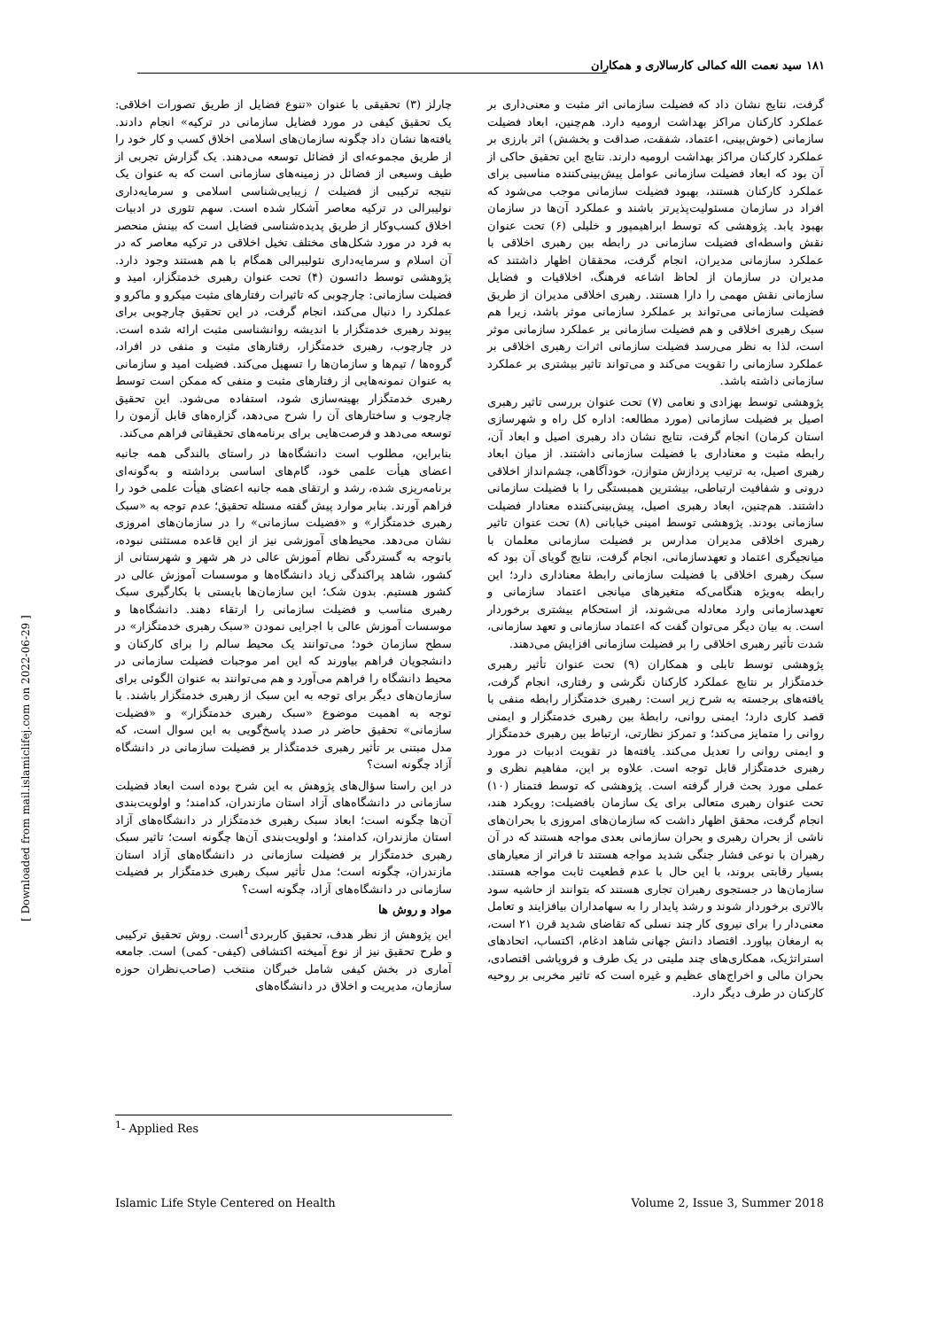۱۸۱ سید نعمت الله کمالی کارسالاری و همکاران
گرفت، نتایج نشان داد که فضیلت سازمانی اثر مثبت و معنی‌داری بر عملکرد کارکنان مراکز بهداشت ارومیه دارد. هم‌چنین، ابعاد فضیلت سازمانی (خوش‌بینی، اعتماد، شفقت، صداقت و بخشش) اثر بارزی بر عملکرد کارکنان مراکز بهداشت ارومیه دارند. نتایج این تحقیق حاکی از آن بود که ابعاد فضیلت سازمانی عوامل پیش‌بینی‌کننده مناسبی برای عملکرد کارکنان هستند، بهبود فضیلت سازمانی موجب می‌شود که افراد در سازمان مسئولیت‌پذیرتر باشند و عملکرد آن‌ها در سازمان بهبود یابد. پژوهشی که توسط ابراهیمپور و خلیلی (۶) تحت عنوان نقش واسطه‌ای فضیلت سازمانی در رابطه بین رهبری اخلاقی با عملکرد سازمانی مدیران، انجام گرفت، محققان اظهار داشتند که مدیران در سازمان از لحاظ اشاعه فرهنگ، اخلاقیات و فضایل سازمانی نقش مهمی را دارا هستند. رهبری اخلاقی مدیران از طریق فضیلت سازمانی می‌تواند بر عملکرد سازمانی موثر باشد، زیرا هم سبک رهبری اخلاقی و هم فضیلت سازمانی بر عملکرد سازمانی موثر است، لذا به نظر می‌رسد فضیلت سازمانی اثرات رهبری اخلاقی بر عملکرد سازمانی را تقویت می‌کند و می‌تواند تاثیر بیشتری بر عملکرد سازمانی داشته باشد.
پژوهشی توسط بهزادی و نعامی (۷) تحت عنوان بررسی تاثیر رهبری اصیل بر فضیلت سازمانی (مورد مطالعه: اداره کل راه و شهرسازی استان کرمان) انجام گرفت، نتایج نشان داد رهبری اصیل و ابعاد آن، رابطه مثبت و معناداری با فضیلت سازمانی داشتند. از میان ابعاد رهبری اصیل، به ترتیب پردازش متوازن، خودآگاهی، چشم‌انداز اخلاقی درونی و شفافیت ارتباطی، بیشترین همبستگی را با فضیلت سازمانی داشتند. هم‌چنین، ابعاد رهبری اصیل، پیش‌بینی‌کننده معنادار فضیلت سازمانی بودند. پژوهشی توسط امینی خیابانی (۸) تحت عنوان تاثیر رهبری اخلاقی مدیران مدارس بر فضیلت سازمانی معلمان با میانجیگری اعتماد و تعهدسازمانی، انجام گرفت، نتایج گویای آن بود که سبک رهبری اخلاقی با فضیلت سازمانی رابطهٔ معناداری دارد؛ این رابطه به‌ویژه هنگامی‌که متغیرهای میانجی اعتماد سازمانی و تعهدسازمانی وارد معادله می‌شوند، از استحکام بیشتری برخوردار است. به بیان دیگر می‌توان گفت که اعتماد سازمانی و تعهد سازمانی، شدت تأثیر رهبری اخلاقی را بر فضیلت سازمانی افزایش می‌دهند.
پژوهشی توسط تابلی و همکاران (۹) تحت عنوان تأثیر رهبری خدمتگزار بر نتایج عملکرد کارکنان نگرشی و رفتاری، انجام گرفت، یافته‌های برجسته به شرح زیر است: رهبری خدمتگزار رابطه منفی با قصد کاری دارد؛ ایمنی روانی، رابطهٔ بین رهبری خدمتگزار و ایمنی روانی را متمایز می‌کند؛ و تمرکز نظارتی، ارتباط بین رهبری خدمتگزار و ایمنی روانی را تعدیل می‌کند. یافته‌ها در تقویت ادبیات در مورد رهبری خدمتگزار قابل توجه است. علاوه بر این، مفاهیم نظری و عملی مورد بحث قرار گرفته است. پژوهشی که توسط فتمنار (۱۰) تحت عنوان رهبری متعالی برای یک سازمان بافضیلت: رویکرد هند، انجام گرفت، محقق اظهار داشت که سازمان‌های امروزی با بحران‌های ناشی از بحران رهبری و بحران سازمانی بعدی مواجه هستند که در آن رهبران با نوعی فشار جنگی شدید مواجه هستند تا فراتر از معیارهای بسیار رقابتی بروند، با این حال با عدم قطعیت ثابت مواجه هستند. سازمان‌ها در جستجوی رهبران تجاری هستند که بتوانند از حاشیه سود بالاتری برخوردار شوند و رشد پایدار را به سهامداران بیافزایند و تعامل معنی‌دار را برای نیروی کار چند نسلی که تقاضای شدید قرن ۲۱ است، به ارمغان بیاورد. اقتصاد دانش جهانی شاهد ادغام، اکتساب، اتحادهای استراتژیک، همکاری‌های چند ملیتی در یک طرف و فروپاشی اقتصادی، بحران مالی و اخراج‌های عظیم و غیره است که تاثیر مخربی بر روحیه کارکنان در طرف دیگر دارد.
چارلز (۳) تحقیقی با عنوان «تنوع فضایل از طریق تصورات اخلاقی: یک تحقیق کیفی در مورد فضایل سازمانی در ترکیه» انجام دادند. یافته‌ها نشان داد چگونه سازمان‌های اسلامی اخلاق کسب و کار خود را از طریق مجموعه‌ای از فضائل توسعه می‌دهند. یک گزارش تجربی از طیف وسیعی از فضائل در زمینه‌های سازمانی است که به عنوان یک نتیجه ترکیبی از فضیلت / زیبایی‌شناسی اسلامی و سرمایه‌داری نولیبرالی در ترکیه معاصر آشکار شده است. سهم تئوری در ادبیات اخلاق کسب‌وکار از طریق پدیده‌شناسی فضایل است که بینش منحصر به فرد در مورد شکل‌های مختلف تخیل اخلاقی در ترکیه معاصر که در آن اسلام و سرمایه‌داری نئولیبرالی همگام با هم هستند وجود دارد. پژوهشی توسط دائسون (۴) تحت عنوان رهبری خدمتگزار، امید و فضیلت سازمانی: چارچوبی که تاثیرات رفتارهای مثبت میکرو و ماکرو و عملکرد را دنبال می‌کند، انجام گرفت، در این تحقیق چارچوبی برای پیوند رهبری خدمتگزار با اندیشه روانشناسی مثبت ارائه شده است. در چارچوب، رهبری خدمتگزار، رفتارهای مثبت و منفی در افراد، گروه‌ها / تیم‌ها و سازمان‌ها را تسهیل می‌کند. فضیلت امید و سازمانی به عنوان نمونه‌هایی از رفتارهای مثبت و منفی که ممکن است توسط رهبری خدمتگزار بهینه‌سازی شود، استفاده می‌شود. این تحقیق چارچوب و ساختارهای آن را شرح می‌دهد، گزاره‌های قابل آزمون را توسعه می‌دهد و فرصت‌هایی برای برنامه‌های تحقیقاتی فراهم می‌کند.
بنابراین، مطلوب است دانشگاه‌ها در راستای بالندگی همه جانبه اعضای هیأت علمی خود، گام‌های اساسی برداشته و به‌گونه‌ای برنامه‌ریزی شده، رشد و ارتقای همه جانبه اعضای هیأت علمی خود را فراهم آورند. بنابر موارد پیش گفته مسئله تحقیق؛ عدم توجه به «سبک رهبری خدمتگزار» و «فضیلت سازمانی» را در سازمان‌های امروزی نشان می‌دهد. محیط‌های آموزشی نیز از این قاعده مستثنی نبوده، باتوجه به گستردگی نظام آموزش عالی در هر شهر و شهرستانی از کشور، شاهد پراکندگی زیاد دانشگاه‌ها و موسسات آموزش عالی در کشور هستیم. بدون شک؛ این سازمان‌ها بایستی با بکارگیری سبک رهبری مناسب و فضیلت سازمانی را ارتقاء دهند. دانشگاه‌ها و موسسات آموزش عالی با اجرایی نمودن «سبک رهبری خدمتگزار» در سطح سازمان خود؛ می‌توانند یک محیط سالم را برای کارکنان و دانشجویان فراهم بیاورند که این امر موجبات فضیلت سازمانی در محیط دانشگاه را فراهم می‌آورد و هم می‌توانند به عنوان الگوئی برای سازمان‌های دیگر برای توجه به این سبک از رهبری خدمتگزار باشند. با توجه به اهمیت موضوع «سبک رهبری خدمتگزار» و «فضیلت سازمانی» تحقیق حاضر در صدد پاسخ‌گویی به این سوال است، که مدل مبتنی بر تأثیر رهبری خدمتگذار بر فضیلت سازمانی در دانشگاه آزاد چگونه است؟
در این راستا سؤال‌های پژوهش به این شرح بوده است ابعاد فضیلت سازمانی در دانشگاه‌های آزاد استان مازندران، کدامند؛ و اولویت‌بندی آن‌ها چگونه است؛ ابعاد سبک رهبری خدمتگزار در دانشگاه‌های آزاد استان مازندران، کدامند؛ و اولویت‌بندی آن‌ها چگونه است؛ تاثیر سبک رهبری خدمتگزار بر فضیلت سازمانی در دانشگاه‌های آزاد استان مازندران، چگونه است؛ مدل تأثیر سبک رهبری خدمتگزار بر فضیلت سازمانی در دانشگاه‌های آزاد، چگونه است؟
مواد و روش ها
این پژوهش از نظر هدف، تحقیق کاربردی<sup>1</sup>است. روش تحقیق ترکیبی و طرح تحقیق نیز از نوع آمیخته اکتشافی (کیفی- کمی) است. جامعه آماری در بخش کیفی شامل خبرگان منتخب (صاحب‌نظران حوزه سازمان، مدیریت و اخلاق در دانشگاه‌های
<sup>1</sup>- Applied Res
Islamic Life Style Centered on Health Volume 2, Issue 3, Summer 2018
[ Downloaded from mail.islamiclifej.com on 2022-06-29 ]